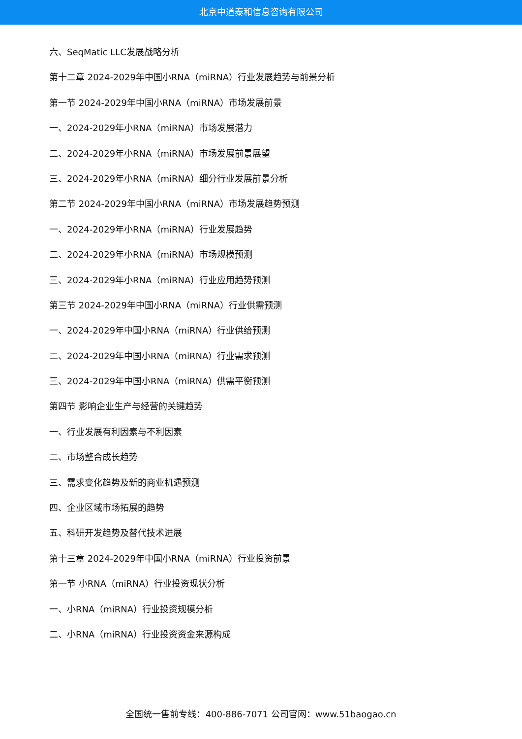北京中道泰和信息咨询有限公司
六、SeqMatic LLC发展战略分析
第十二章 2024-2029年中国小RNA（miRNA）行业发展趋势与前景分析
第一节 2024-2029年中国小RNA（miRNA）市场发展前景
一、2024-2029年小RNA（miRNA）市场发展潜力
二、2024-2029年小RNA（miRNA）市场发展前景展望
三、2024-2029年小RNA（miRNA）细分行业发展前景分析
第二节 2024-2029年中国小RNA（miRNA）市场发展趋势预测
一、2024-2029年小RNA（miRNA）行业发展趋势
二、2024-2029年小RNA（miRNA）市场规模预测
三、2024-2029年小RNA（miRNA）行业应用趋势预测
第三节 2024-2029年中国小RNA（miRNA）行业供需预测
一、2024-2029年中国小RNA（miRNA）行业供给预测
二、2024-2029年中国小RNA（miRNA）行业需求预测
三、2024-2029年中国小RNA（miRNA）供需平衡预测
第四节 影响企业生产与经营的关键趋势
一、行业发展有利因素与不利因素
二、市场整合成长趋势
三、需求变化趋势及新的商业机遇预测
四、企业区域市场拓展的趋势
五、科研开发趋势及替代技术进展
第十三章 2024-2029年中国小RNA（miRNA）行业投资前景
第一节 小RNA（miRNA）行业投资现状分析
一、小RNA（miRNA）行业投资规模分析
二、小RNA（miRNA）行业投资资金来源构成
全国统一售前专线：400-886-7071 公司官网：www.51baogao.cn